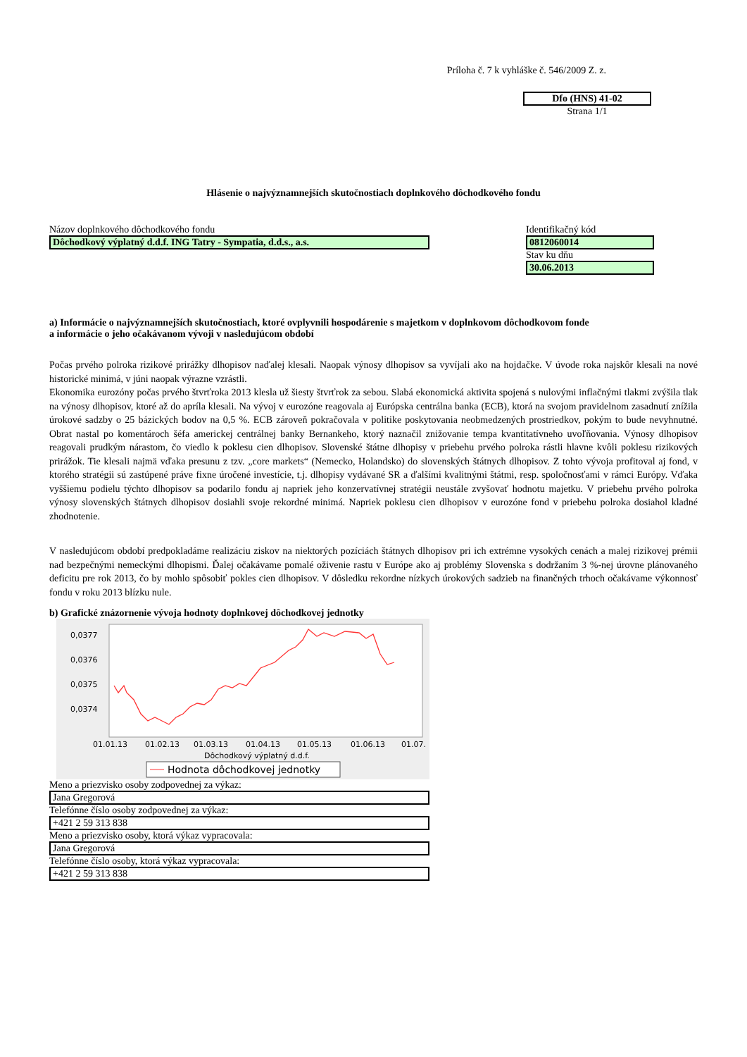Príloha č. 7 k vyhláške č. 546/2009 Z. z.
Dfo (HNS) 41-02
Strana 1/1
Hlásenie o najvýznamnejších skutočnostiach doplnkového dôchodkového fondu
Názov doplnkového dôchodkového fondu
Dôchodkový výplatný d.d.f. ING Tatry - Sympatia, d.d.s., a.s.
Identifikačný kód
0812060014
Stav ku dňu
30.06.2013
a) Informácie o najvýznamnejších skutočnostiach, ktoré ovplyvnili hospodárenie s majetkom v doplnkovom dôchodkovom fonde
a informácie o jeho očakávanom vývoji v nasledujúcom období
Počas prvého polroka rizikové prirážky dlhopisov naďalej klesali. Naopak výnosy dlhopisov sa vyvíjali ako na hojdačke. V úvode roka najskôr klesali na nové historické minimá, v júni naopak výrazne vzrástli.
Ekonomika eurozóny počas prvého štvrťroka 2013 klesla už šiesty štvrťrok za sebou. Slabá ekonomická aktivita spojená s nulovými inflačnými tlakmi zvýšila tlak na výnosy dlhopisov, ktoré až do apríla klesali. Na vývoj v eurozóne reagovala aj Európska centrálna banka (ECB), ktorá na svojom pravidelnom zasadnutí znížila úrokové sadzby o 25 bázických bodov na 0,5 %. ECB zároveň pokračovala v politike poskytovania neobmedzených prostriedkov, pokým to bude nevyhnutné. Obrat nastal po komentároch šéfa americkej centrálnej banky Bernankeho, ktorý naznačil znižovanie tempa kvantitatívneho uvoľňovania. Výnosy dlhopisov reagovali prudkým nárastom, čo viedlo k poklesu cien dlhopisov. Slovenské štátne dlhopisy v priebehu prvého polroka rástli hlavne kvôli poklesu rizikových prirážok. Tie klesali najmä vďaka presunu z tzv. „core markets“ (Nemecko, Holandsko) do slovenských štátnych dlhopisov. Z tohto vývoja profitoval aj fond, v ktorého stratégii sú zastúpené práve fixne úročené investície, t.j. dlhopisy vydávané SR a ďalšími kvalitnými štátmi, resp. spoločnosťami v rámci Európy. Vďaka vyššiemu podielu týchto dlhopisov sa podarilo fondu aj napriek jeho konzervatívnej stratégii neustále zvyšovať hodnotu majetku. V priebehu prvého polroka výnosy slovenských štátnych dlhopisov dosiahli svoje rekordné minimá. Napriek poklesu cien dlhopisov v eurozóne fond v priebehu polroka dosiahol kladné zhodnotenie.
V nasledujúcom období predpokladáme realizáciu ziskov na niektorých pozíciách štátnych dlhopisov pri ich extrémne vysokých cenách a malej rizikovej prémii nad bezpečnými nemeckými dlhopismi. Ďalej očakávame pomalé oživenie rastu v Európe ako aj problémy Slovenska s dodržaním 3 %-nej úrovne plánovaného deficitu pre rok 2013, čo by mohlo spôsobiť pokles cien dlhopisov. V dôsledku rekordne nízkych úrokových sadzieb na finančných trhoch očakávame výkonnosť fondu v roku 2013 blízku nule.
b) Grafické znázornenie vývoja hodnoty doplnkovej dôchodkovej jednotky
0,0377
0,0376
0,0375
0,0374
01.01.13
01.02.13
01.03.13
01.04.13
01.05.13
01.06.13
01.07.
Dôchodkový výplatný d.d.f.
Hodnota dôchodkovej jednotky
Meno a priezvisko osoby zodpovednej za výkaz:
Jana Gregorová
Telefónne číslo osoby zodpovednej za výkaz:
+421 2 59 313 838
Meno a priezvisko osoby, ktorá výkaz vypracovala:
Jana Gregorová
Telefónne číslo osoby, ktorá výkaz vypracovala:
+421 2 59 313 838